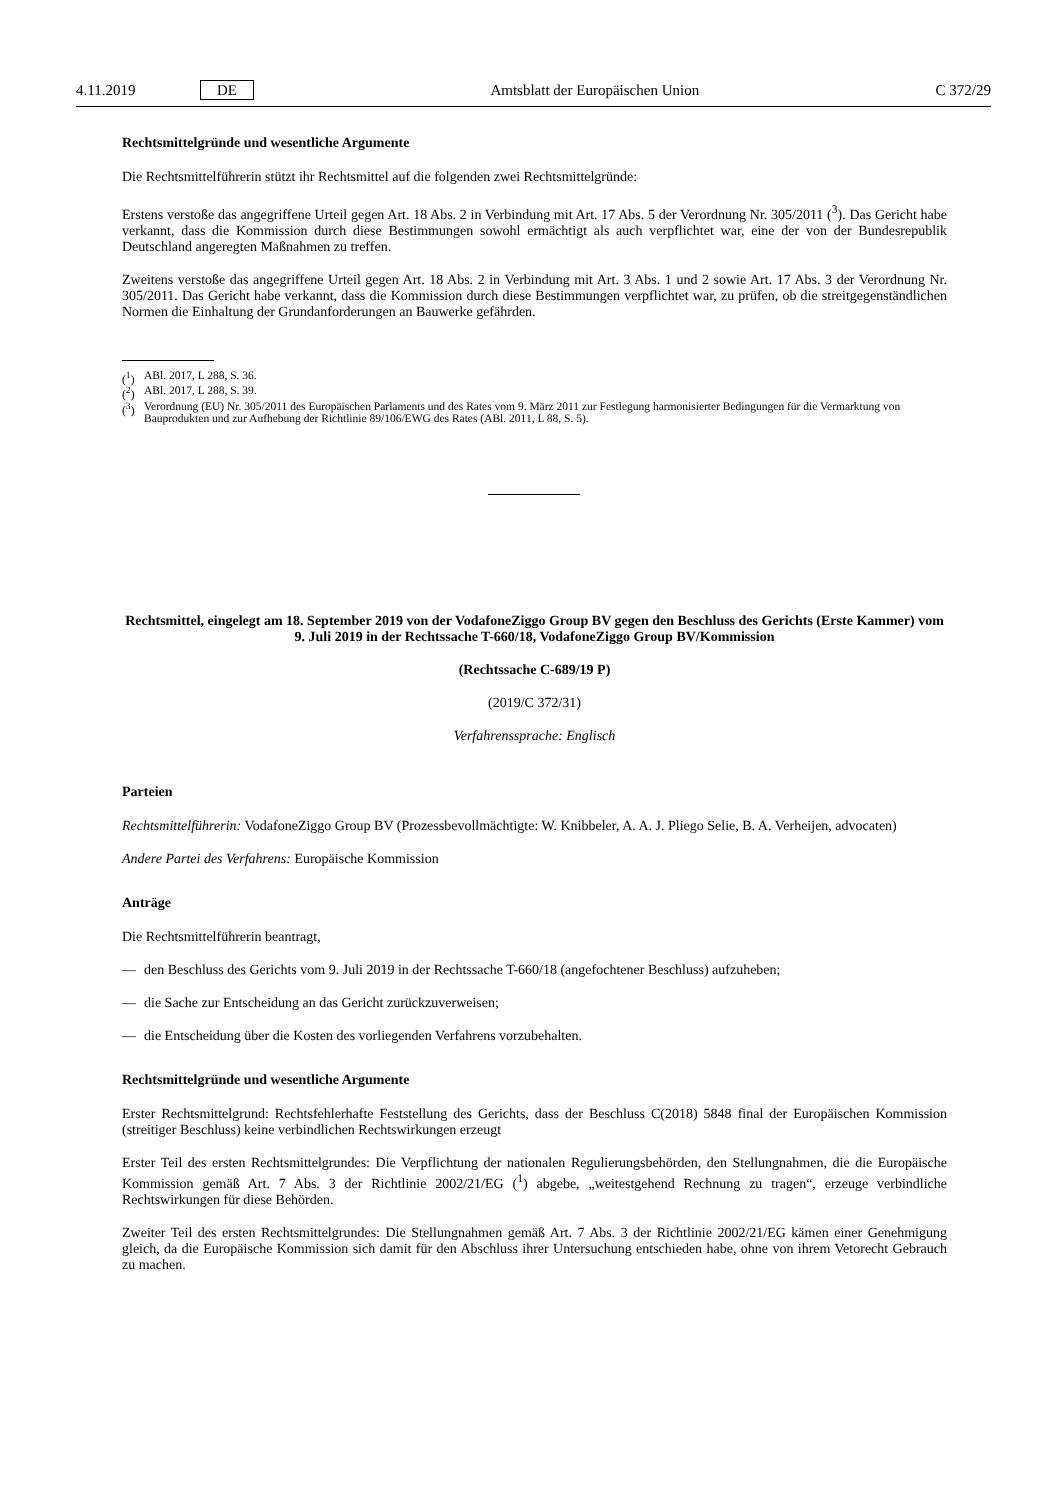4.11.2019 DE Amtsblatt der Europäischen Union C 372/29
Rechtsmittelgründe und wesentliche Argumente
Die Rechtsmittelführerin stützt ihr Rechtsmittel auf die folgenden zwei Rechtsmittelgründe:
Erstens verstoße das angegriffene Urteil gegen Art. 18 Abs. 2 in Verbindung mit Art. 17 Abs. 5 der Verordnung Nr. 305/2011 (<sup>3</sup>). Das Gericht habe verkannt, dass die Kommission durch diese Bestimmungen sowohl ermächtigt als auch verpflichtet war, eine der von der Bundesrepublik Deutschland angeregten Maßnahmen zu treffen.
Zweitens verstoße das angegriffene Urteil gegen Art. 18 Abs. 2 in Verbindung mit Art. 3 Abs. 1 und 2 sowie Art. 17 Abs. 3 der Verordnung Nr. 305/2011. Das Gericht habe verkannt, dass die Kommission durch diese Bestimmungen verpflichtet war, zu prüfen, ob die streitgegenständlichen Normen die Einhaltung der Grundanforderungen an Bauwerke gefährden.
(<sup>1</sup>) ABl. 2017, L 288, S. 36.
(<sup>2</sup>) ABl. 2017, L 288, S. 39.
(<sup>3</sup>) Verordnung (EU) Nr. 305/2011 des Europäischen Parlaments und des Rates vom 9. März 2011 zur Festlegung harmonisierter Bedingungen für die Vermarktung von Bauprodukten und zur Aufhebung der Richtlinie 89/106/EWG des Rates (ABl. 2011, L 88, S. 5).
Rechtsmittel, eingelegt am 18. September 2019 von der VodafoneZiggo Group BV gegen den Beschluss des Gerichts (Erste Kammer) vom 9. Juli 2019 in der Rechtssache T-660/18, VodafoneZiggo Group BV/Kommission
(Rechtssache C-689/19 P)
(2019/C 372/31)
Verfahrenssprache: Englisch
Parteien
Rechtsmittelführerin: VodafoneZiggo Group BV (Prozessbevollmächtigte: W. Knibbeler, A. A. J. Pliego Selie, B. A. Verheijen, advocaten)
Andere Partei des Verfahrens: Europäische Kommission
Anträge
Die Rechtsmittelführerin beantragt,
— den Beschluss des Gerichts vom 9. Juli 2019 in der Rechtssache T-660/18 (angefochtener Beschluss) aufzuheben;
— die Sache zur Entscheidung an das Gericht zurückzuverweisen;
— die Entscheidung über die Kosten des vorliegenden Verfahrens vorzubehalten.
Rechtsmittelgründe und wesentliche Argumente
Erster Rechtsmittelgrund: Rechtsfehlerhafte Feststellung des Gerichts, dass der Beschluss C(2018) 5848 final der Europäischen Kommission (streitiger Beschluss) keine verbindlichen Rechtswirkungen erzeugt
Erster Teil des ersten Rechtsmittelgrundes: Die Verpflichtung der nationalen Regulierungsbehörden, den Stellungnahmen, die die Europäische Kommission gemäß Art. 7 Abs. 3 der Richtlinie 2002/21/EG (<sup>1</sup>) abgebe, „weitestgehend Rechnung zu tragen“, erzeuge verbindliche Rechtswirkungen für diese Behörden.
Zweiter Teil des ersten Rechtsmittelgrundes: Die Stellungnahmen gemäß Art. 7 Abs. 3 der Richtlinie 2002/21/EG kämen einer Genehmigung gleich, da die Europäische Kommission sich damit für den Abschluss ihrer Untersuchung entschieden habe, ohne von ihrem Vetorecht Gebrauch zu machen.